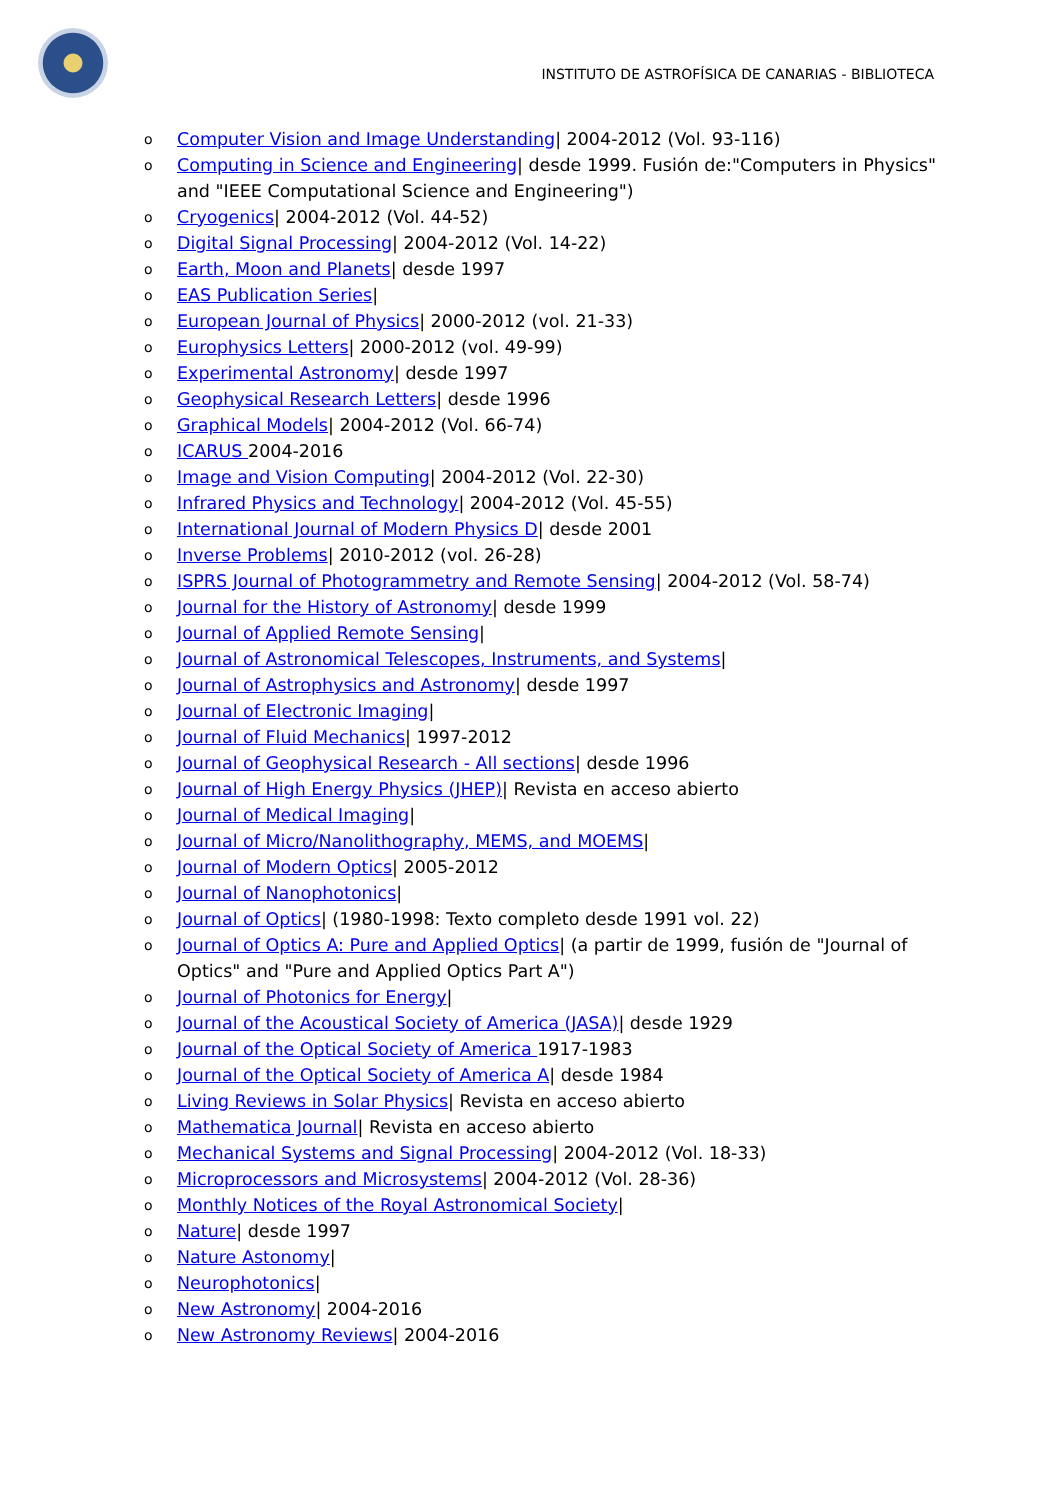INSTITUTO DE ASTROFÍSICA DE CANARIAS - BIBLIOTECA
o Computer Vision and Image Understanding| 2004-2012 (Vol. 93-116)
o Computing in Science and Engineering| desde 1999. Fusión de:"Computers in Physics" and "IEEE Computational Science and Engineering")
o Cryogenics| 2004-2012 (Vol. 44-52)
o Digital Signal Processing| 2004-2012 (Vol. 14-22)
o Earth, Moon and Planets| desde 1997
o EAS Publication Series|
o European Journal of Physics| 2000-2012 (vol. 21-33)
o Europhysics Letters| 2000-2012 (vol. 49-99)
o Experimental Astronomy| desde 1997
o Geophysical Research Letters| desde 1996
o Graphical Models| 2004-2012 (Vol. 66-74)
o ICARUS 2004-2016
o Image and Vision Computing| 2004-2012 (Vol. 22-30)
o Infrared Physics and Technology| 2004-2012 (Vol. 45-55)
o International Journal of Modern Physics D| desde 2001
o Inverse Problems| 2010-2012 (vol. 26-28)
o ISPRS Journal of Photogrammetry and Remote Sensing| 2004-2012 (Vol. 58-74)
o Journal for the History of Astronomy| desde 1999
o Journal of Applied Remote Sensing|
o Journal of Astronomical Telescopes, Instruments, and Systems|
o Journal of Astrophysics and Astronomy| desde 1997
o Journal of Electronic Imaging|
o Journal of Fluid Mechanics| 1997-2012
o Journal of Geophysical Research - All sections| desde 1996
o Journal of High Energy Physics (JHEP)| Revista en acceso abierto
o Journal of Medical Imaging|
o Journal of Micro/Nanolithography, MEMS, and MOEMS|
o Journal of Modern Optics| 2005-2012
o Journal of Nanophotonics|
o Journal of Optics| (1980-1998: Texto completo desde 1991 vol. 22)
o Journal of Optics A: Pure and Applied Optics| (a partir de 1999, fusión de "Journal of Optics" and "Pure and Applied Optics Part A")
o Journal of Photonics for Energy|
o Journal of the Acoustical Society of America (JASA)| desde 1929
o Journal of the Optical Society of America 1917-1983
o Journal of the Optical Society of America A| desde 1984
o Living Reviews in Solar Physics| Revista en acceso abierto
o Mathematica Journal| Revista en acceso abierto
o Mechanical Systems and Signal Processing| 2004-2012 (Vol. 18-33)
o Microprocessors and Microsystems| 2004-2012 (Vol. 28-36)
o Monthly Notices of the Royal Astronomical Society|
o Nature| desde 1997
o Nature Astonomy|
o Neurophotonics|
o New Astronomy| 2004-2016
o New Astronomy Reviews| 2004-2016